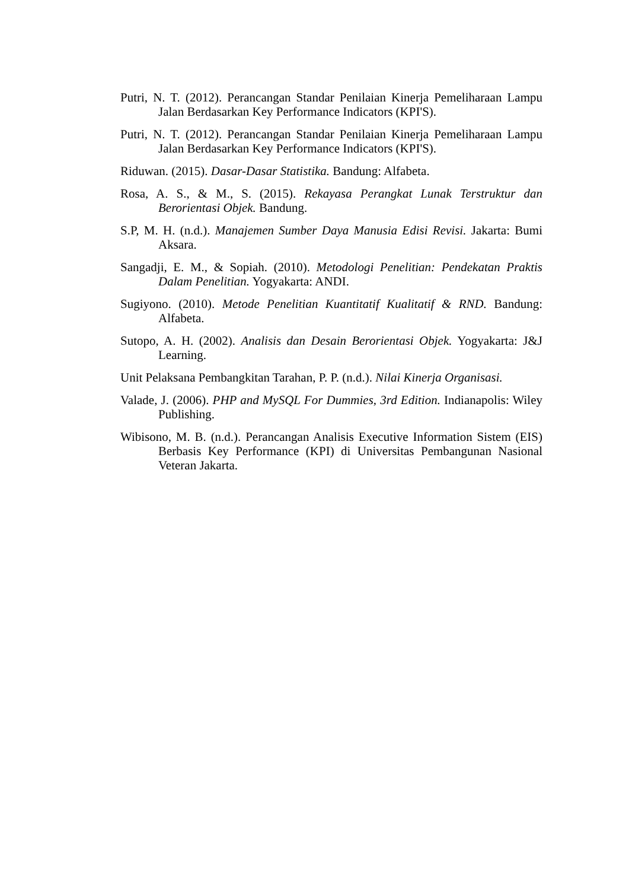Putri, N. T. (2012). Perancangan Standar Penilaian Kinerja Pemeliharaan Lampu Jalan Berdasarkan Key Performance Indicators (KPI'S).
Putri, N. T. (2012). Perancangan Standar Penilaian Kinerja Pemeliharaan Lampu Jalan Berdasarkan Key Performance Indicators (KPI'S).
Riduwan. (2015). Dasar-Dasar Statistika. Bandung: Alfabeta.
Rosa, A. S., & M., S. (2015). Rekayasa Perangkat Lunak Terstruktur dan Berorientasi Objek. Bandung.
S.P, M. H. (n.d.). Manajemen Sumber Daya Manusia Edisi Revisi. Jakarta: Bumi Aksara.
Sangadji, E. M., & Sopiah. (2010). Metodologi Penelitian: Pendekatan Praktis Dalam Penelitian. Yogyakarta: ANDI.
Sugiyono. (2010). Metode Penelitian Kuantitatif Kualitatif & RND. Bandung: Alfabeta.
Sutopo, A. H. (2002). Analisis dan Desain Berorientasi Objek. Yogyakarta: J&J Learning.
Unit Pelaksana Pembangkitan Tarahan, P. P. (n.d.). Nilai Kinerja Organisasi.
Valade, J. (2006). PHP and MySQL For Dummies, 3rd Edition. Indianapolis: Wiley Publishing.
Wibisono, M. B. (n.d.). Perancangan Analisis Executive Information Sistem (EIS) Berbasis Key Performance (KPI) di Universitas Pembangunan Nasional Veteran Jakarta.